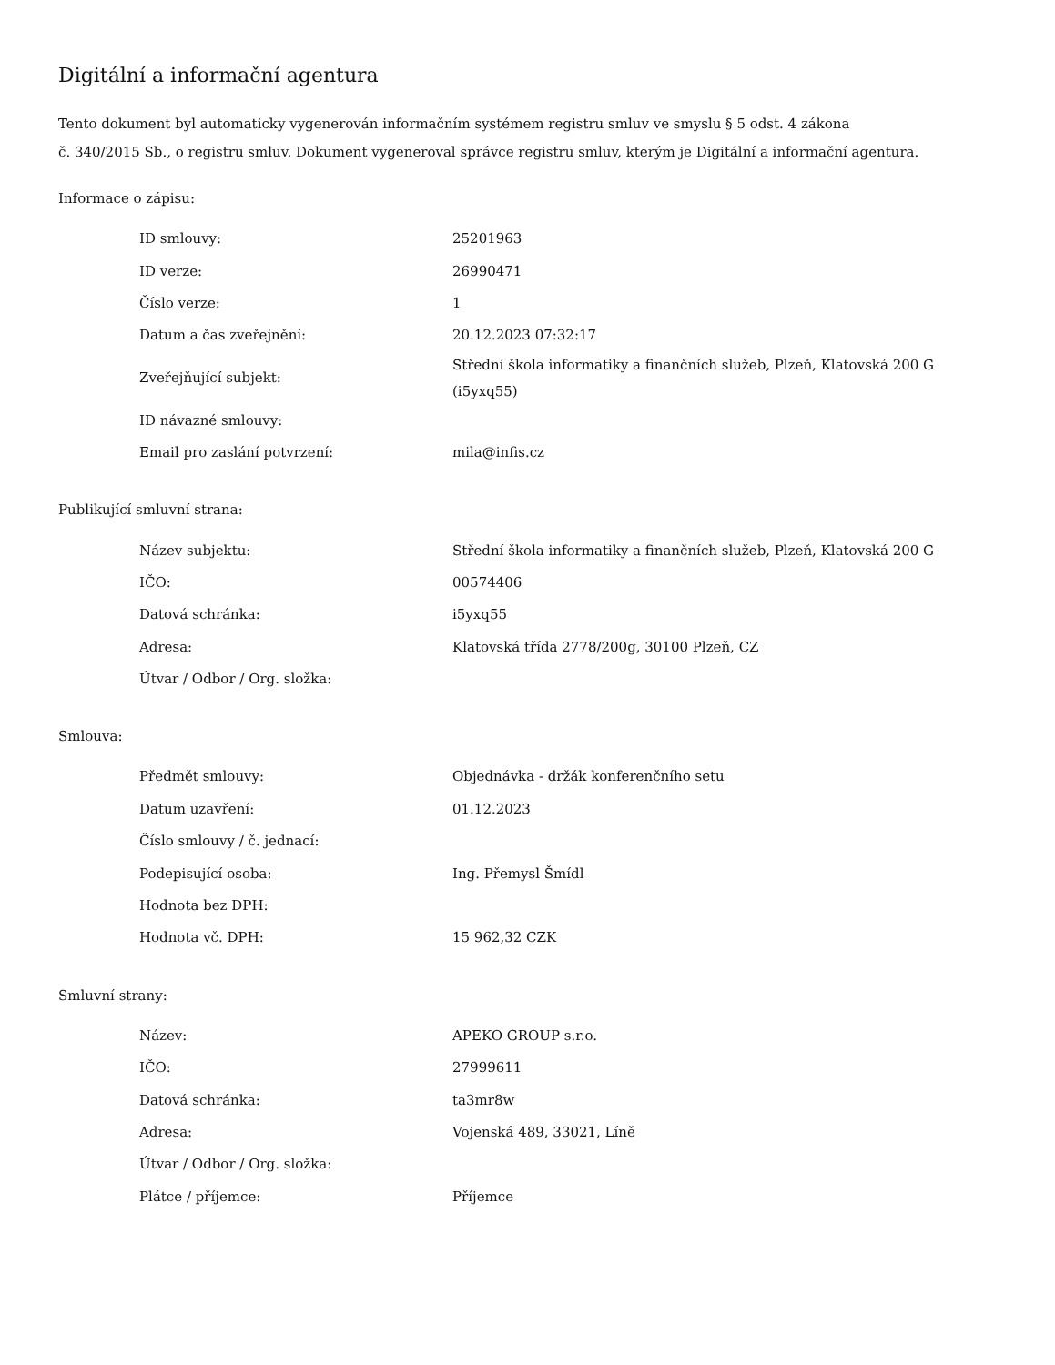Digitální a informační agentura
Tento dokument byl automaticky vygenerován informačním systémem registru smluv ve smyslu § 5 odst. 4 zákona
č. 340/2015 Sb., o registru smluv. Dokument vygeneroval správce registru smluv, kterým je Digitální a informační agentura.
Informace o zápisu:
| ID smlouvy: | 25201963 |
| ID verze: | 26990471 |
| Číslo verze: | 1 |
| Datum a čas zveřejnění: | 20.12.2023 07:32:17 |
| Zveřejňující subjekt: | Střední škola informatiky a finančních služeb, Plzeň, Klatovská 200 G (i5yxq55) |
| ID návazné smlouvy: | |
| Email pro zaslání potvrzení: | mila@infis.cz |
Publikující smluvní strana:
| Název subjektu: | Střední škola informatiky a finančních služeb, Plzeň, Klatovská 200 G |
| IČO: | 00574406 |
| Datová schránka: | i5yxq55 |
| Adresa: | Klatovská třída 2778/200g, 30100 Plzeň, CZ |
| Útvar / Odbor / Org. složka: | |
Smlouva:
| Předmět smlouvy: | Objednávka - držák konferenčního setu |
| Datum uzavření: | 01.12.2023 |
| Číslo smlouvy / č. jednací: | |
| Podepisující osoba: | Ing. Přemysl Šmídl |
| Hodnota bez DPH: | |
| Hodnota vč. DPH: | 15 962,32 CZK |
Smluvní strany:
| Název: | APEKO GROUP s.r.o. |
| IČO: | 27999611 |
| Datová schránka: | ta3mr8w |
| Adresa: | Vojenská 489, 33021, Líně |
| Útvar / Odbor / Org. složka: | |
| Plátce / příjemce: | Příjemce |